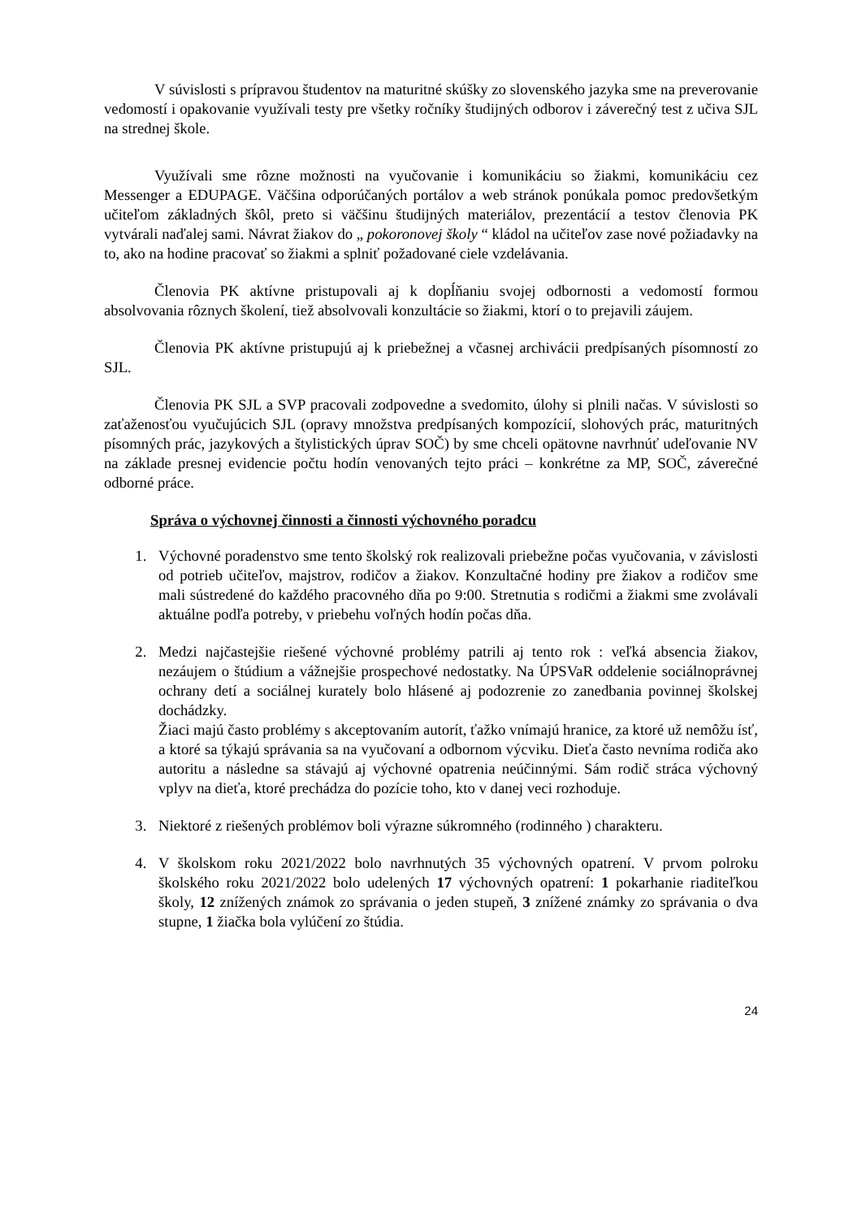V súvislosti s prípravou študentov na maturitné skúšky zo slovenského jazyka sme na preverovanie vedomostí i opakovanie využívali testy pre všetky ročníky študijných odborov i záverečný test z učiva SJL na strednej škole.
Využívali sme rôzne možnosti na vyučovanie i komunikáciu so žiakmi, komunikáciu cez Messenger a EDUPAGE. Väčšina odporúčaných portálov a web stránok ponúkala pomoc predovšetkým učiteľom základných škôl, preto si väčšinu študijných materiálov, prezentácií a testov členovia PK vytvárali naďalej sami. Návrat žiakov do „ pokoronovej školy “ kládol na učiteľov zase nové požiadavky na to, ako na hodine pracovať so žiakmi a splniť požadované ciele vzdelávania.
Členovia PK aktívne pristupovali aj k dopĺňaniu svojej odbornosti a vedomostí formou absolvovania rôznych školení, tiež absolvovali konzultácie so žiakmi, ktorí o to prejavili záujem.
Členovia PK aktívne pristupujú aj k priebežnej a včasnej archivácii predpísaných písomností zo SJL.
Členovia PK SJL a SVP pracovali zodpovedne a svedomito, úlohy si plnili načas. V súvislosti so zaťaženosťou vyučujúcich SJL (opravy množstva predpísaných kompozícií, slohových prác, maturitných písomných prác, jazykových a štylistických úprav SOČ) by sme chceli opätovne navrhnúť udeľovanie NV na základe presnej evidencie počtu hodín venovaných tejto práci – konkrétne za MP, SOČ, záverečné odborné práce.
Správa o výchovnej činnosti a činnosti výchovného poradcu
1. Výchovné poradenstvo sme tento školský rok realizovali priebežne počas vyučovania, v závislosti od potrieb učiteľov, majstrov, rodičov a žiakov. Konzultačné hodiny pre žiakov a rodičov sme mali sústredené do každého pracovného dňa po 9:00. Stretnutia s rodičmi a žiakmi sme zvolávali aktuálne podľa potreby, v priebehu voľných hodín počas dňa.
2. Medzi najčastejšie riešené výchovné problémy patrili aj tento rok : veľká absencia žiakov, nezáujem o štúdium a vážnejšie prospechové nedostatky. Na ÚPSVaR oddelenie sociálnoprávnej ochrany detí a sociálnej kurately bolo hlásené aj podozrenie zo zanedbania povinnej školskej dochádzky.
Žiaci majú často problémy s akceptovaním autorít, ťažko vnímajú hranice, za ktoré už nemôžu ísť, a ktoré sa týkajú správania sa na vyučovaní a odbornom výcviku. Dieťa často nevníma rodiča ako autoritu a následne sa stávajú aj výchovné opatrenia neúčinnými. Sám rodič stráca výchovný vplyv na dieťa, ktoré prechádza do pozície toho, kto v danej veci rozhoduje.
3. Niektoré z riešených problémov boli výrazne súkromného (rodinného ) charakteru.
4. V školskom roku 2021/2022 bolo navrhnutých 35 výchovných opatrení. V prvom polroku školského roku 2021/2022 bolo udelených 17 výchovných opatrení: 1 pokarhanie riaditeľkou školy, 12 znížených známok zo správania o jeden stupeň, 3 znížené známky zo správania o dva stupne, 1 žiačka bola vylúčení zo štúdia.
24